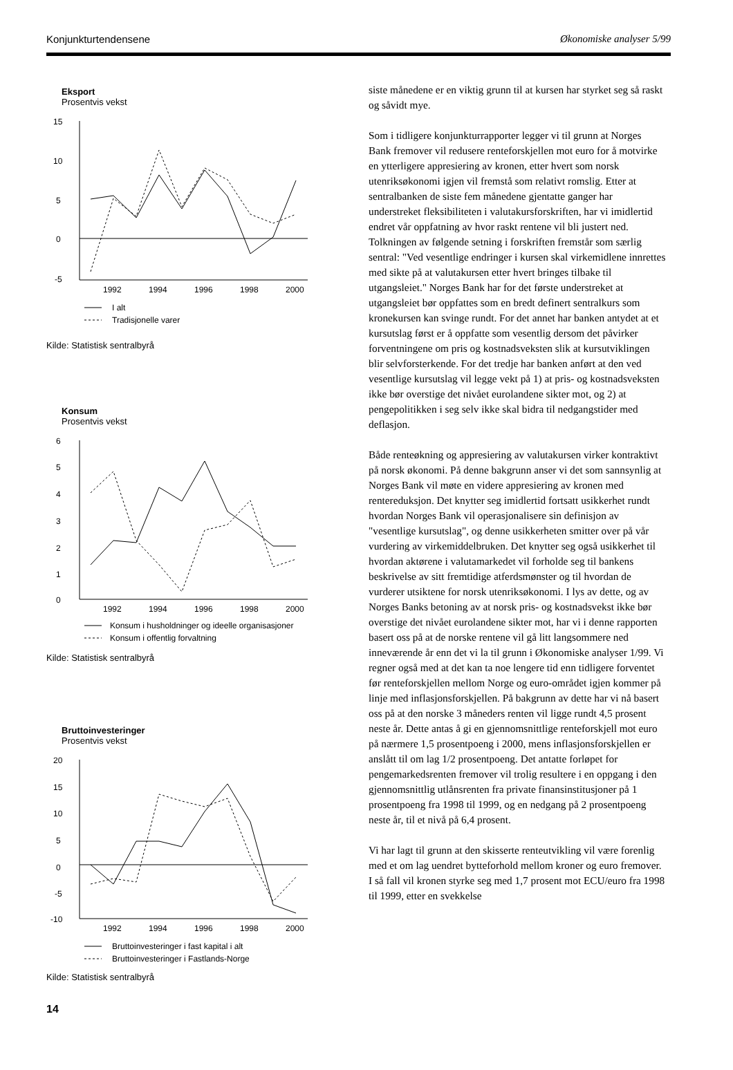Konjunkturtendensene Økonomiske analyser 5/99
Eksport
Prosentvis vekst
15
10
5
0
-5
1992
1994
1996
1998
2000
I alt
Tradisjonelle varer
Kilde: Statistisk sentralbyrå
Konsum
Prosentvis vekst
6
5
4
3
2
1
0
1992
1994
1996
1998
2000
Konsum i husholdninger og ideelle organisasjoner
Konsum i offentlig forvaltning
Kilde: Statistisk sentralbyrå
Bruttoinvesteringer
Prosentvis vekst
20
15
10
5
0
-5
-10
1992
1994
1996
1998
2000
Bruttoinvesteringer i fast kapital i alt
Bruttoinvesteringer i Fastlands-Norge
Kilde: Statistisk sentralbyrå
siste månedene er en viktig grunn til at kursen har styrket seg så raskt og såvidt mye.
Som i tidligere konjunkturrapporter legger vi til grunn at Norges Bank fremover vil redusere renteforskjellen mot euro for å motvirke en ytterligere appresiering av kronen, etter hvert som norsk utenriksøkonomi igjen vil fremstå som relativt romslig. Etter at sentralbanken de siste fem månedene gjentatte ganger har understreket fleksibiliteten i valutakursforskriften, har vi imidlertid endret vår oppfatning av hvor raskt rentene vil bli justert ned. Tolkningen av følgende setning i forskriften fremstår som særlig sentral: "Ved vesentlige endringer i kursen skal virkemidlene innrettes med sikte på at valutakursen etter hvert bringes tilbake til utgangsleiet." Norges Bank har for det første understreket at utgangsleiet bør oppfattes som en bredt definert sentralkurs som kronekursen kan svinge rundt. For det annet har banken antydet at et kursutslag først er å oppfatte som vesentlig dersom det påvirker forventningene om pris og kostnadsveksten slik at kursutviklingen blir selvforsterkende. For det tredje har banken anført at den ved vesentlige kursutslag vil legge vekt på 1) at pris- og kostnadsveksten ikke bør overstige det nivået eurolandene sikter mot, og 2) at pengepolitikken i seg selv ikke skal bidra til nedgangstider med deflasjon.
Både renteøkning og appresiering av valutakursen virker kontraktivt på norsk økonomi. På denne bakgrunn anser vi det som sannsynlig at Norges Bank vil møte en videre appresiering av kronen med rentereduksjon. Det knytter seg imidlertid fortsatt usikkerhet rundt hvordan Norges Bank vil operasjonalisere sin definisjon av "vesentlige kursutslag", og denne usikkerheten smitter over på vår vurdering av virkemiddelbruken. Det knytter seg også usikkerhet til hvordan aktørene i valutamarkedet vil forholde seg til bankens beskrivelse av sitt fremtidige atferdsmønster og til hvordan de vurderer utsiktene for norsk utenriksøkonomi. I lys av dette, og av Norges Banks betoning av at norsk pris- og kostnadsvekst ikke bør overstige det nivået eurolandene sikter mot, har vi i denne rapporten basert oss på at de norske rentene vil gå litt langsommere ned inneværende år enn det vi la til grunn i Økonomiske analyser 1/99. Vi regner også med at det kan ta noe lengere tid enn tidligere forventet før renteforskjellen mellom Norge og euro-området igjen kommer på linje med inflasjonsforskjellen. På bakgrunn av dette har vi nå basert oss på at den norske 3 måneders renten vil ligge rundt 4,5 prosent neste år. Dette antas å gi en gjennomsnittlige renteforskjell mot euro på nærmere 1,5 prosentpoeng i 2000, mens inflasjonsforskjellen er anslått til om lag 1/2 prosentpoeng. Det antatte forløpet for pengemarkedsrenten fremover vil trolig resultere i en oppgang i den gjennomsnittlig utlånsrenten fra private finansinstitusjoner på 1 prosentpoeng fra 1998 til 1999, og en nedgang på 2 prosentpoeng neste år, til et nivå på 6,4 prosent.
Vi har lagt til grunn at den skisserte renteutvikling vil være forenlig med et om lag uendret bytteforhold mellom kroner og euro fremover. I så fall vil kronen styrke seg med 1,7 prosent mot ECU/euro fra 1998 til 1999, etter en svekkelse
14